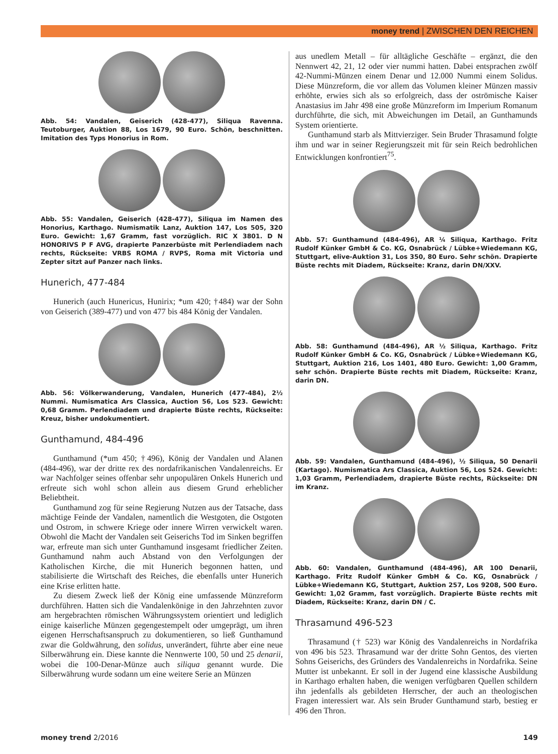money trend | ZWISCHEN DEN REICHEN
Abb. 54: Vandalen, Geiserich (428-477), Siliqua Ravenna. Teutoburger, Auktion 88, Los 1679, 90 Euro. Schön, beschnitten. Imitation des Typs Honorius in Rom.
Abb. 55: Vandalen, Geiserich (428-477), Siliqua im Namen des Honorius, Karthago. Numismatik Lanz, Auktion 147, Los 505, 320 Euro. Gewicht: 1,67 Gramm, fast vorzüglich. RIC X 3801. D N HONORIVS P F AVG, drapierte Panzerbüste mit Perlendiadem nach rechts, Rückseite: VRBS ROMA / RVPS, Roma mit Victoria und Zepter sitzt auf Panzer nach links.
Hunerich, 477-484
Hunerich (auch Hunericus, Hunirix; *um 420; †484) war der Sohn von Geiserich (389-477) und von 477 bis 484 König der Vandalen.
Abb. 56: Völkerwanderung, Vandalen, Hunerich (477-484), 2½ Nummi. Numismatica Ars Classica, Auction 56, Los 523. Gewicht: 0,68 Gramm. Perlendiadem und drapierte Büste rechts, Rückseite: Kreuz, bisher undokumentiert.
Gunthamund, 484-496
Gunthamund (*um 450; †496), König der Vandalen und Alanen (484-496), war der dritte rex des nordafrikanischen Vandalenreichs. Er war Nachfolger seines offenbar sehr unpopulären Onkels Hunerich und erfreute sich wohl schon allein aus diesem Grund erheblicher Beliebtheit.
Gunthamund zog für seine Regierung Nutzen aus der Tatsache, dass mächtige Feinde der Vandalen, namentlich die Westgoten, die Ostgoten und Ostrom, in schwere Kriege oder innere Wirren verwickelt waren. Obwohl die Macht der Vandalen seit Geiserichs Tod im Sinken begriffen war, erfreute man sich unter Gunthamund insgesamt friedlicher Zeiten. Gunthamund nahm auch Abstand von den Verfolgungen der Katholischen Kirche, die mit Hunerich begonnen hatten, und stabilisierte die Wirtschaft des Reiches, die ebenfalls unter Hunerich eine Krise erlitten hatte.
Zu diesem Zweck ließ der König eine umfassende Münzreform durchführen. Hatten sich die Vandalenkönige in den Jahrzehnten zuvor am hergebrachten römischen Währungssystem orientiert und lediglich einige kaiserliche Münzen gegengestempelt oder umgeprägt, um ihren eigenen Herrschaftsanspruch zu dokumentieren, so ließ Gunthamund zwar die Goldwährung, den solidus, unverändert, führte aber eine neue Silberwährung ein. Diese kannte die Nennwerte 100, 50 und 25 denarii, wobei die 100-Denar-Münze auch siliqua genannt wurde. Die Silberwährung wurde sodann um eine weitere Serie an Münzen
aus unedlem Metall – für alltägliche Geschäfte – ergänzt, die den Nennwert 42, 21, 12 oder vier nummi hatten. Dabei entsprachen zwölf 42-Nummi-Münzen einem Denar und 12.000 Nummi einem Solidus. Diese Münzreform, die vor allem das Volumen kleiner Münzen massiv erhöhte, erwies sich als so erfolgreich, dass der oströmische Kaiser Anastasius im Jahr 498 eine große Münzreform im Imperium Romanum durchführte, die sich, mit Abweichungen im Detail, an Gunthamunds System orientierte.
Gunthamund starb als Mittvierziger. Sein Bruder Thrasamund folgte ihm und war in seiner Regierungszeit mit für sein Reich bedrohlichen Entwicklungen konfrontiert<sup>75</sup>.
Abb. 57: Gunthamund (484-496), AR ¼ Siliqua, Karthago. Fritz Rudolf Künker GmbH & Co. KG, Osnabrück / Lübke+Wiedemann KG, Stuttgart, elive-Auktion 31, Los 350, 80 Euro. Sehr schön. Drapierte Büste rechts mit Diadem, Rückseite: Kranz, darin DN/XXV.
Abb. 58: Gunthamund (484-496), AR ½ Siliqua, Karthago. Fritz Rudolf Künker GmbH & Co. KG, Osnabrück / Lübke+Wiedemann KG, Stuttgart, Auktion 216, Los 1401, 480 Euro. Gewicht: 1,00 Gramm, sehr schön. Drapierte Büste rechts mit Diadem, Rückseite: Kranz, darin DN.
Abb. 59: Vandalen, Gunthamund (484-496), ½ Siliqua, 50 Denarii (Kartago). Numismatica Ars Classica, Auktion 56, Los 524. Gewicht: 1,03 Gramm, Perlendiadem, drapierte Büste rechts, Rückseite: DN im Kranz.
Abb. 60: Vandalen, Gunthamund (484-496), AR 100 Denarii, Karthago. Fritz Rudolf Künker GmbH & Co. KG, Osnabrück / Lübke+Wiedemann KG, Stuttgart, Auktion 257, Los 9208, 500 Euro. Gewicht: 1,02 Gramm, fast vorzüglich. Drapierte Büste rechts mit Diadem, Rückseite: Kranz, darin DN / C.
Thrasamund 496-523
Thrasamund († 523) war König des Vandalenreichs in Nordafrika von 496 bis 523. Thrasamund war der dritte Sohn Gentos, des vierten Sohns Geiserichs, des Gründers des Vandalenreichs in Nordafrika. Seine Mutter ist unbekannt. Er soll in der Jugend eine klassische Ausbildung in Karthago erhalten haben, die wenigen verfügbaren Quellen schildern ihn jedenfalls als gebildeten Herrscher, der auch an theologischen Fragen interessiert war. Als sein Bruder Gunthamund starb, bestieg er 496 den Thron.
money trend 2/2016 149